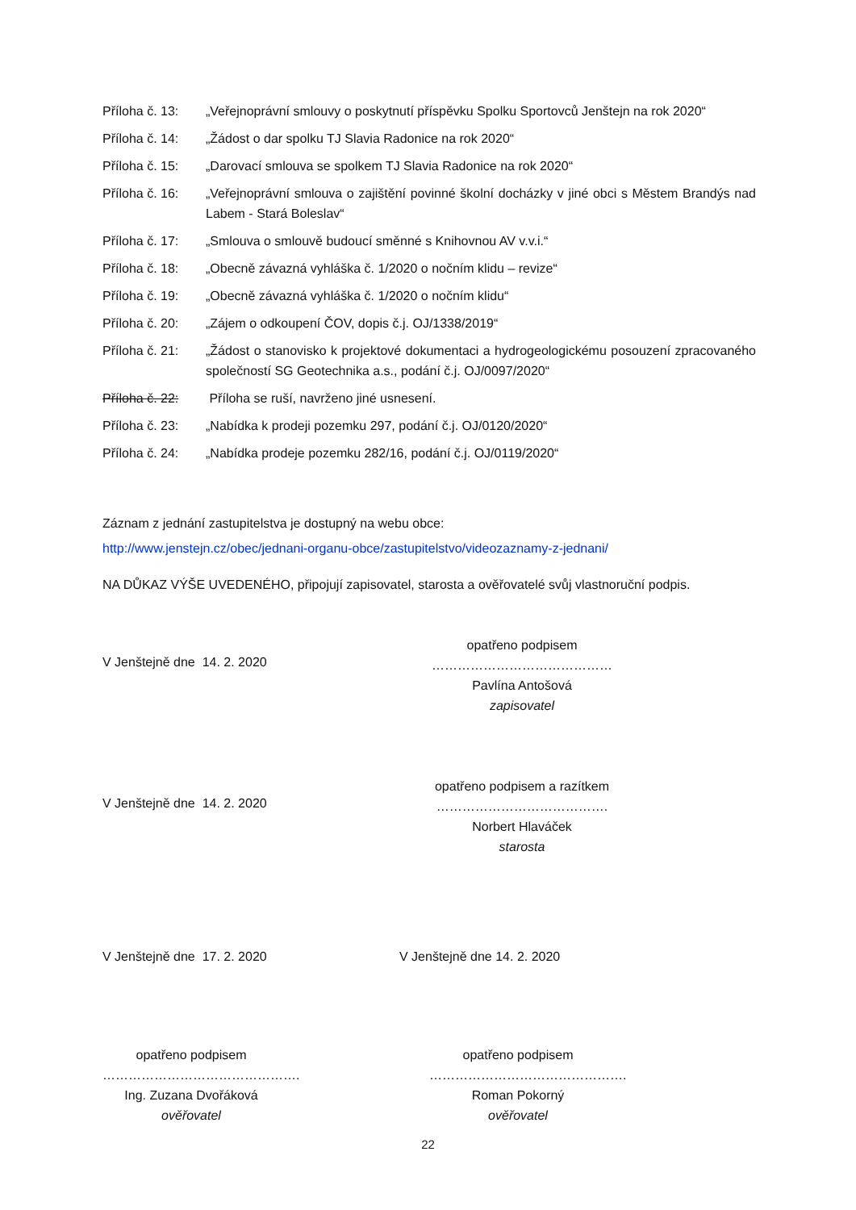Příloha č. 13: „Veřejnoprávní smlouvy o poskytnutí příspěvku Spolku Sportovců Jenštejn na rok 2020“
Příloha č. 14: „Žádost o dar spolku TJ Slavia Radonice na rok 2020“
Příloha č. 15: „Darovací smlouva se spolkem TJ Slavia Radonice na rok 2020“
Příloha č. 16: „Veřejnoprávní smlouva o zajištění povinné školní docházky v jiné obci s Městem Brandýs nad Labem - Stará Boleslav“
Příloha č. 17: „Smlouva o smlouvě budoucí směnné s Knihovnou AV v.v.i.“
Příloha č. 18: „Obecně závazná vyhláška č. 1/2020 o nočním klidu – revize“
Příloha č. 19: „Obecně závazná vyhláška č. 1/2020 o nočním klidu“
Příloha č. 20: „Zájem o odkoupení ČOV, dopis č.j. OJ/1338/2019“
Příloha č. 21: „Žádost o stanovisko k projektové dokumentaci a hydrogeologickému posouzení zpracovaného společností SG Geotechnika a.s., podání č.j. OJ/0097/2020“
Příloha č. 22: Příloha se ruší, navrženo jiné usnesení.
Příloha č. 23: „Nabídka k prodeji pozemku 297, podání č.j. OJ/0120/2020“
Příloha č. 24: „Nabídka prodeje pozemku 282/16, podání č.j. OJ/0119/2020“
Záznam z jednání zastupitelstva je dostupný na webu obce:
http://www.jenstejn.cz/obec/jednani-organu-obce/zastupitelstvo/videozaznamy-z-jednani/
NA DŮKAZ VÝŠE UVEDENÉHO, připojují zapisovatel, starosta a ověřovatelé svůj vlastnoruční podpis.
V Jenštejně dne 14. 2. 2020
opatřeno podpisem
……………………………………
Pavlína Antošová
zapisovatel
V Jenštejně dne 14. 2. 2020
opatřeno podpisem a razítkem
………………………………….
Norbert Hlaváček
starosta
V Jenštejně dne 17. 2. 2020 V Jenštejně dne 14. 2. 2020
opatřeno podpisem
……………………………………….
Ing. Zuzana Dvořáková
ověřovatel
opatřeno podpisem
……………………………………….
Roman Pokorný
ověřovatel
22